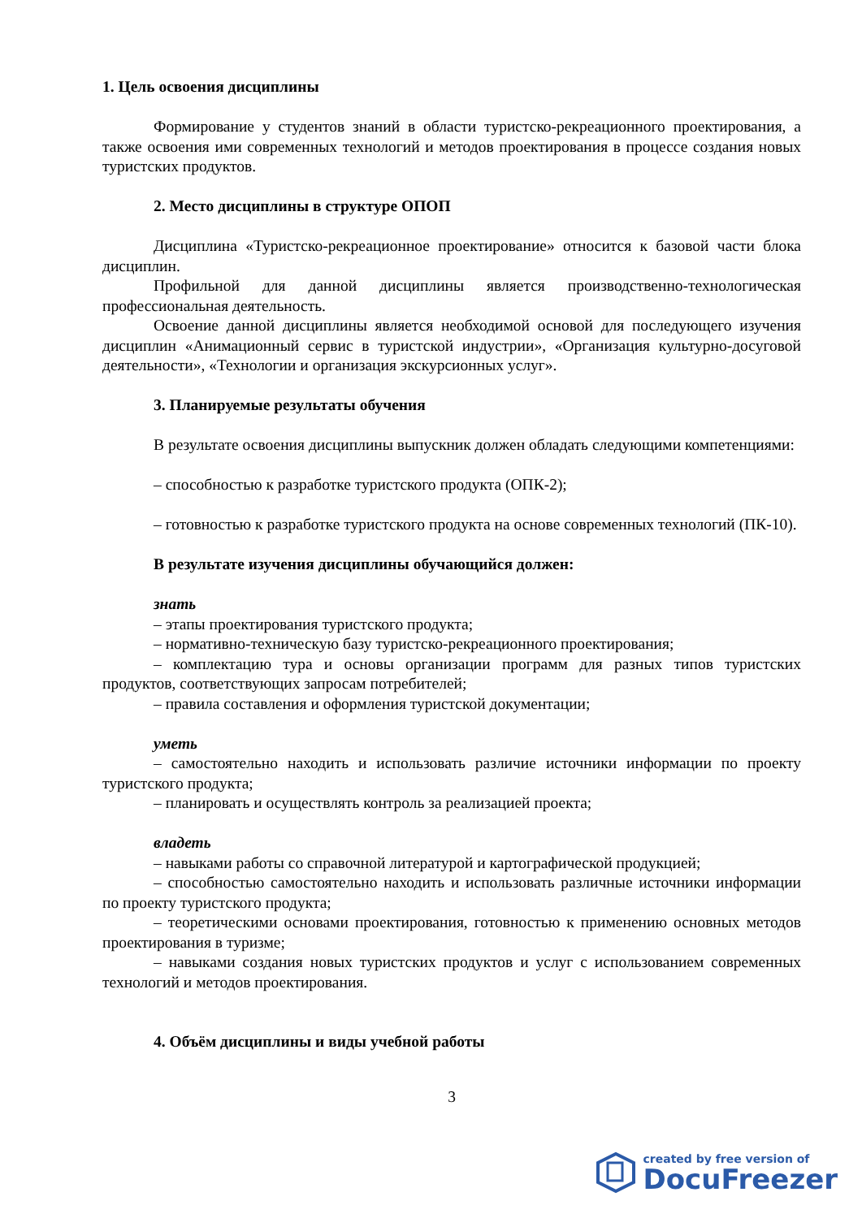1. Цель освоения дисциплины
Формирование у студентов знаний в области туристско-рекреационного проектирования, а также освоения ими современных технологий и методов проектирования в процессе создания новых туристских продуктов.
2. Место дисциплины в структуре ОПОП
Дисциплина «Туристско-рекреационное проектирование» относится к базовой части блока дисциплин.
Профильной для данной дисциплины является производственно-технологическая профессиональная деятельность.
Освоение данной дисциплины является необходимой основой для последующего изучения дисциплин «Анимационный сервис в туристской индустрии», «Организация культурно-досуговой деятельности», «Технологии и организация экскурсионных услуг».
3. Планируемые результаты обучения
В результате освоения дисциплины выпускник должен обладать следующими компетенциями:
– способностью к разработке туристского продукта (ОПК-2);
– готовностью к разработке туристского продукта на основе современных технологий (ПК-10).
В результате изучения дисциплины обучающийся должен:
знать
– этапы проектирования туристского продукта;
– нормативно-техническую базу туристско-рекреационного проектирования;
– комплектацию тура и основы организации программ для разных типов туристских продуктов, соответствующих запросам потребителей;
– правила составления и оформления туристской документации;
уметь
– самостоятельно находить и использовать различие источники информации по проекту туристского продукта;
– планировать и осуществлять контроль за реализацией проекта;
владеть
– навыками работы со справочной литературой и картографической продукцией;
– способностью самостоятельно находить и использовать различные источники информации по проекту туристского продукта;
– теоретическими основами проектирования, готовностью к применению основных методов проектирования в туризме;
– навыками создания новых туристских продуктов и услуг с использованием современных технологий и методов проектирования.
4. Объём дисциплины и виды учебной работы
3
created by free version of
DocuFreezer